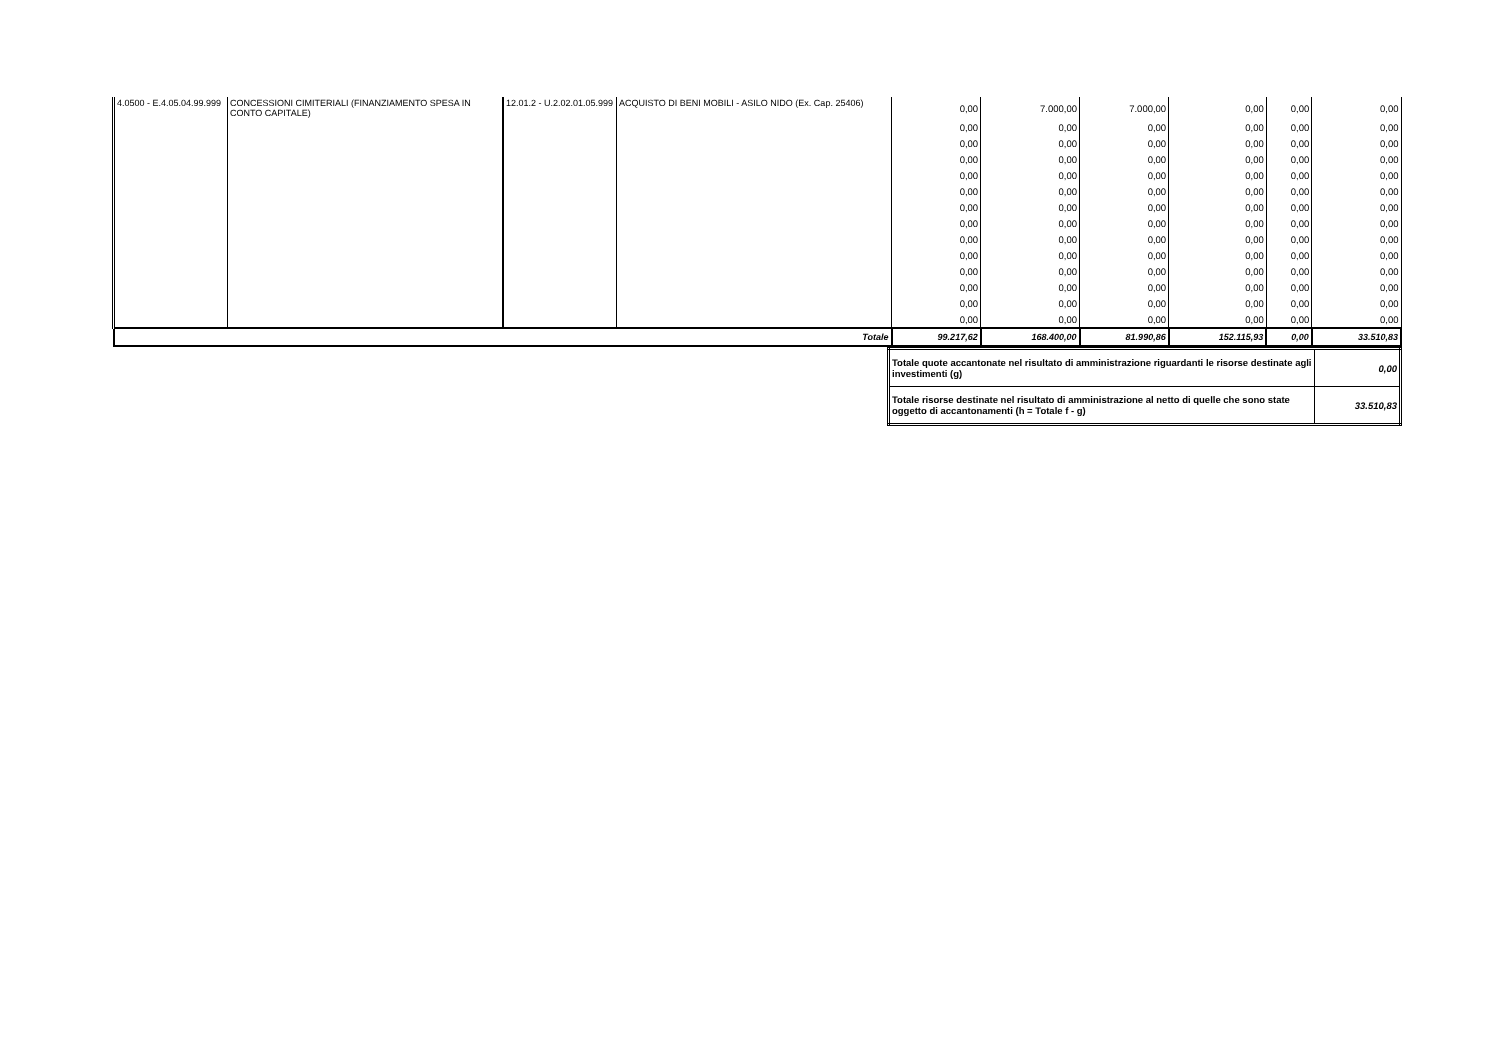| 4.0500 - E.4.05.04.99.999 | CONCESSIONI CIMITERIALI (FINANZIAMENTO SPESA IN CONTO CAPITALE) | 12.01.2 - U.2.02.01.05.999 | ACQUISTO DI BENI MOBILI - ASILO NIDO (Ex. Cap. 25406) | 0,00 | 7.000,00 | 7.000,00 | 0,00 | 0,00 | 0,00 |
| | | | | 0,00 | 0,00 | 0,00 | 0,00 | 0,00 | 0,00 |
| | | | | 0,00 | 0,00 | 0,00 | 0,00 | 0,00 | 0,00 |
| | | | | 0,00 | 0,00 | 0,00 | 0,00 | 0,00 | 0,00 |
| | | | | 0,00 | 0,00 | 0,00 | 0,00 | 0,00 | 0,00 |
| | | | | 0,00 | 0,00 | 0,00 | 0,00 | 0,00 | 0,00 |
| | | | | 0,00 | 0,00 | 0,00 | 0,00 | 0,00 | 0,00 |
| | | | | 0,00 | 0,00 | 0,00 | 0,00 | 0,00 | 0,00 |
| | | | | 0,00 | 0,00 | 0,00 | 0,00 | 0,00 | 0,00 |
| | | | | 0,00 | 0,00 | 0,00 | 0,00 | 0,00 | 0,00 |
| | | | | 0,00 | 0,00 | 0,00 | 0,00 | 0,00 | 0,00 |
| | | | | 0,00 | 0,00 | 0,00 | 0,00 | 0,00 | 0,00 |
| | | | | 0,00 | 0,00 | 0,00 | 0,00 | 0,00 | 0,00 |
| | | | | 0,00 | 0,00 | 0,00 | 0,00 | 0,00 | 0,00 |
| Totale | | | | 99.217,62 | 168.400,00 | 81.990,86 | 152.115,93 | 0,00 | 33.510,83 |
| Totale quote accantonate nel risultato di amministrazione riguardanti le risorse destinate agli investimenti (g) | 0,00 |
| Totale risorse destinate nel risultato di amministrazione al netto di quelle che sono state oggetto di accantonamenti (h = Totale f - g) | 33.510,83 |